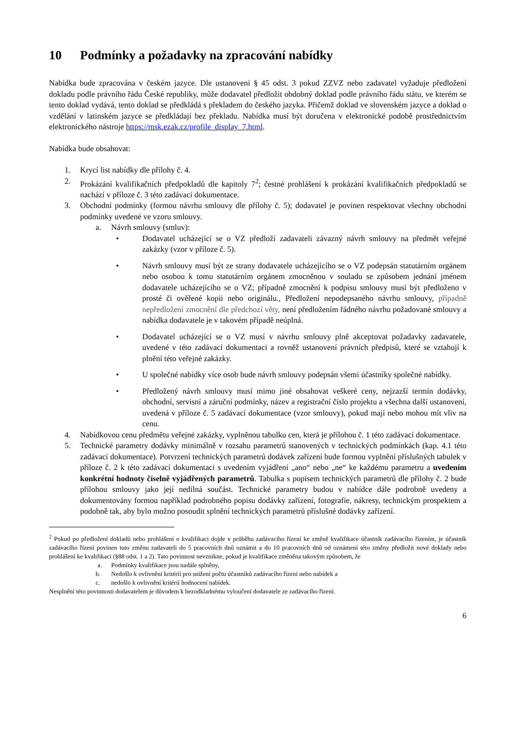10 Podmínky a požadavky na zpracování nabídky
Nabídka bude zpracována v českém jazyce. Dle ustanovení § 45 odst. 3 pokud ZZVZ nebo zadavatel vyžaduje předložení dokladu podle právního řádu České republiky, může dodavatel předložit obdobný doklad podle právního řádu státu, ve kterém se tento doklad vydává, tento doklad se předkládá s překladem do českého jazyka. Přičemž doklad ve slovenském jazyce a doklad o vzdělání v latinském jazyce se předkládají bez překladu. Nabídka musí být doručena v elektronické podobě prostřednictvím elektronického nástroje https://msk.ezak.cz/profile_display_7.html.
Nabídka bude obsahovat:
1. Krycí list nabídky dle přílohy č. 4.
2. Prokázání kvalifikačních předpokladů dle kapitoly 7<sup>2</sup>; čestné prohlášení k prokázání kvalifikačních předpokladů se nachází v příloze č. 3 této zadávací dokumentace.
3. Obchodní podmínky (formou návrhu smlouvy dle přílohy č. 5); dodavatel je povinen respektovat všechny obchodní podmínky uvedené ve vzoru smlouvy.
a. Návrh smlouvy (smluv):
• Dodavatel ucházející se o VZ předloží zadavateli závazný návrh smlouvy na předmět veřejné zakázky (vzor v příloze č. 5).
• Návrh smlouvy musí být ze strany dodavatele ucházejícího se o VZ podepsán statutárním orgánem nebo osobou k tomu statutárním orgánem zmocněnou v souladu se způsobem jednání jménem dodavatele ucházejícího se o VZ; případně zmocnění k podpisu smlouvy musí být předloženo v prosté či ověřené kopii nebo originálu., Předložení nepodepsaného návrhu smlouvy, případně nepředložení zmocnění dle předchozí věty, není předložením řádného návrhu požadované smlouvy a nabídka dodavatele je v takovém případě neúplná.
• Dodavatel ucházející se o VZ musí v návrhu smlouvy plně akceptovat požadavky zadavatele, uvedené v této zadávací dokumentaci a rovněž ustanovení právních předpisů, které se vztahují k plnění této veřejné zakázky.
• U společné nabídky více osob bude návrh smlouvy podepsán všemi účastníky společné nabídky.
• Předložený návrh smlouvy musí mimo jiné obsahovat veškeré ceny, nejzazší termín dodávky, obchodní, servisní a záruční podmínky, název a registrační číslo projektu a všechna další ustanovení, uvedená v příloze č. 5 zadávací dokumentace (vzor smlouvy), pokud mají nebo mohou mít vliv na cenu.
4. Nabídkovou cenu předmětu veřejné zakázky, vyplněnou tabulku cen, která je přílohou č. 1 této zadávací dokumentace.
5. Technické parametry dodávky minimálně v rozsahu parametrů stanovených v technických podmínkách (kap. 4.1 této zadávací dokumentace). Potvrzení technických parametrů dodávek zařízení bude formou vyplnění příslušných tabulek v příloze č. 2 k této zadávací dokumentaci s uvedením vyjádření „ano“ nebo „ne“ ke každému parametru a uvedením konkrétní hodnoty číselně vyjádřených parametrů. Tabulka s popisem technických parametrů dle přílohy č. 2 bude přílohou smlouvy jako její nedílná součást. Technické parametry budou v nabídce dále podrobně uvedeny a dokumentovány formou například podrobného popisu dodávky zařízení, fotografie, nákresy, technickým prospektem a podobně tak, aby bylo možno posoudit splnění technických parametrů příslušné dodávky zařízení.
<sup>2</sup> Pokud po předložení dokladů nebo prohlášení o kvalifikaci dojde v průběhu zadávacího řízení ke změně kvalifikace účastník zadávacího řízením, je účastník zadávacího řízení povinen tuto změnu zadavateli do 5 pracovních dnů oznámit a do 10 pracovních dnů od oznámení této změny předložit nové doklady nebo prohlášení ke kvalifikaci (§88 odst. 1 a 2). Tato povinnost nevznikne, pokud je kvalifikace změněna takovým způsobem, že
a. Podmínky kvalifikace jsou nadále splněny,
b. Nedošlo k ovlivnění kritérií pro snížení počtu účastníků zadávacího řízení nebo nabídek a
c. nedošlo k ovlivnění kritérií hodnocení nabídek.
Nesplnění této povinnosti dodavatelem je důvodem k bezodkladnému vyloučení dodavatele ze zadávacího řízení.
6